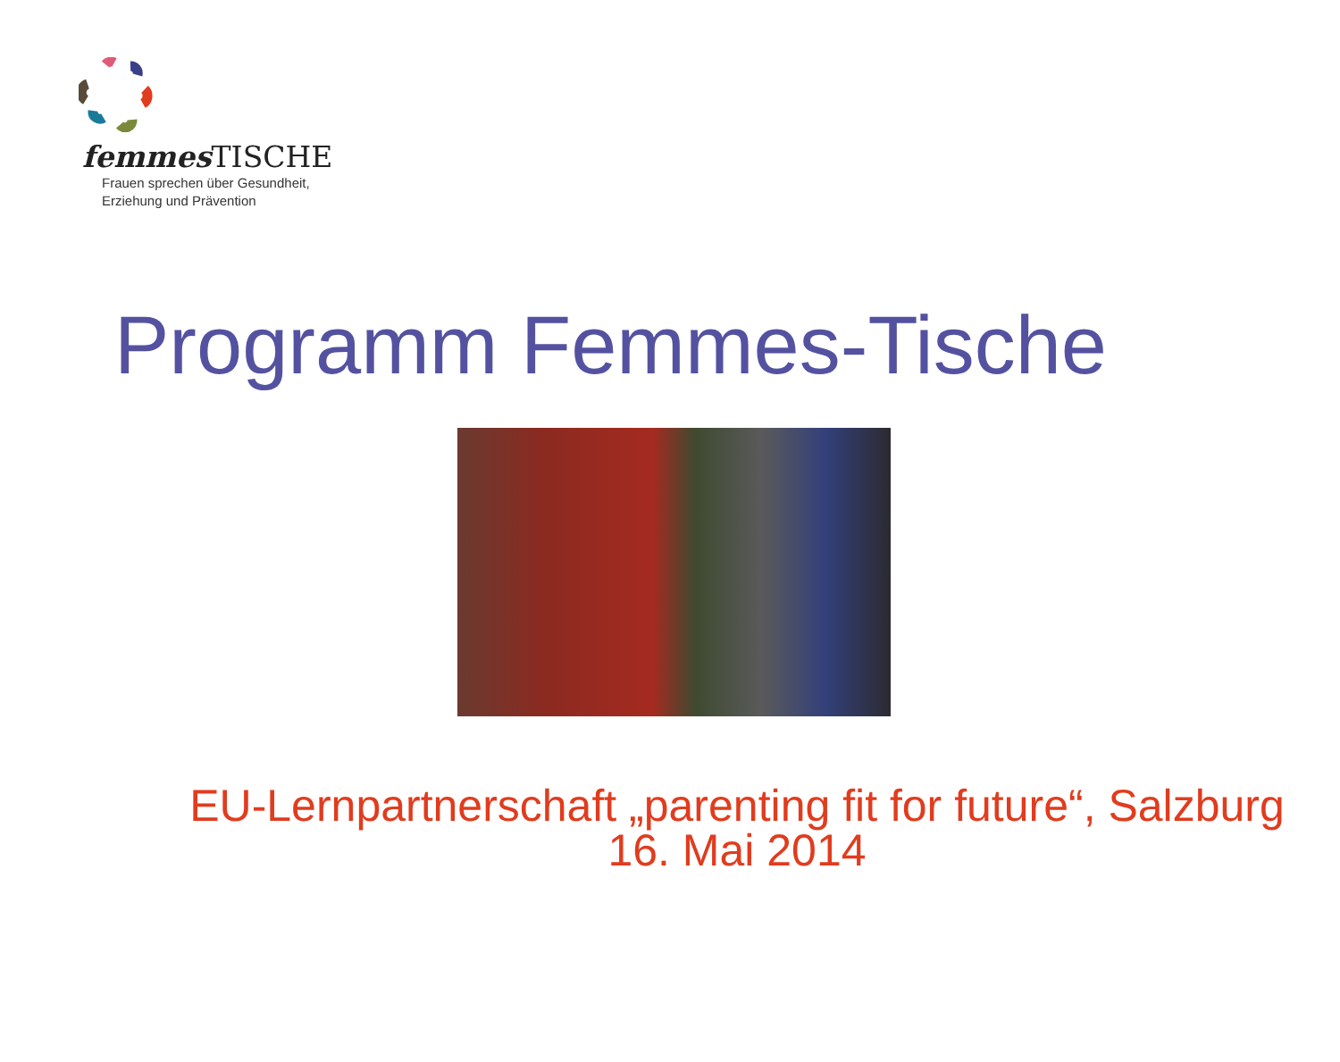femmes TISCHE
Frauen sprechen über Gesundheit,
Erziehung und Prävention
Programm Femmes-Tische
EU-Lernpartnerschaft „parenting fit for future“, Salzburg 16. Mai 2014